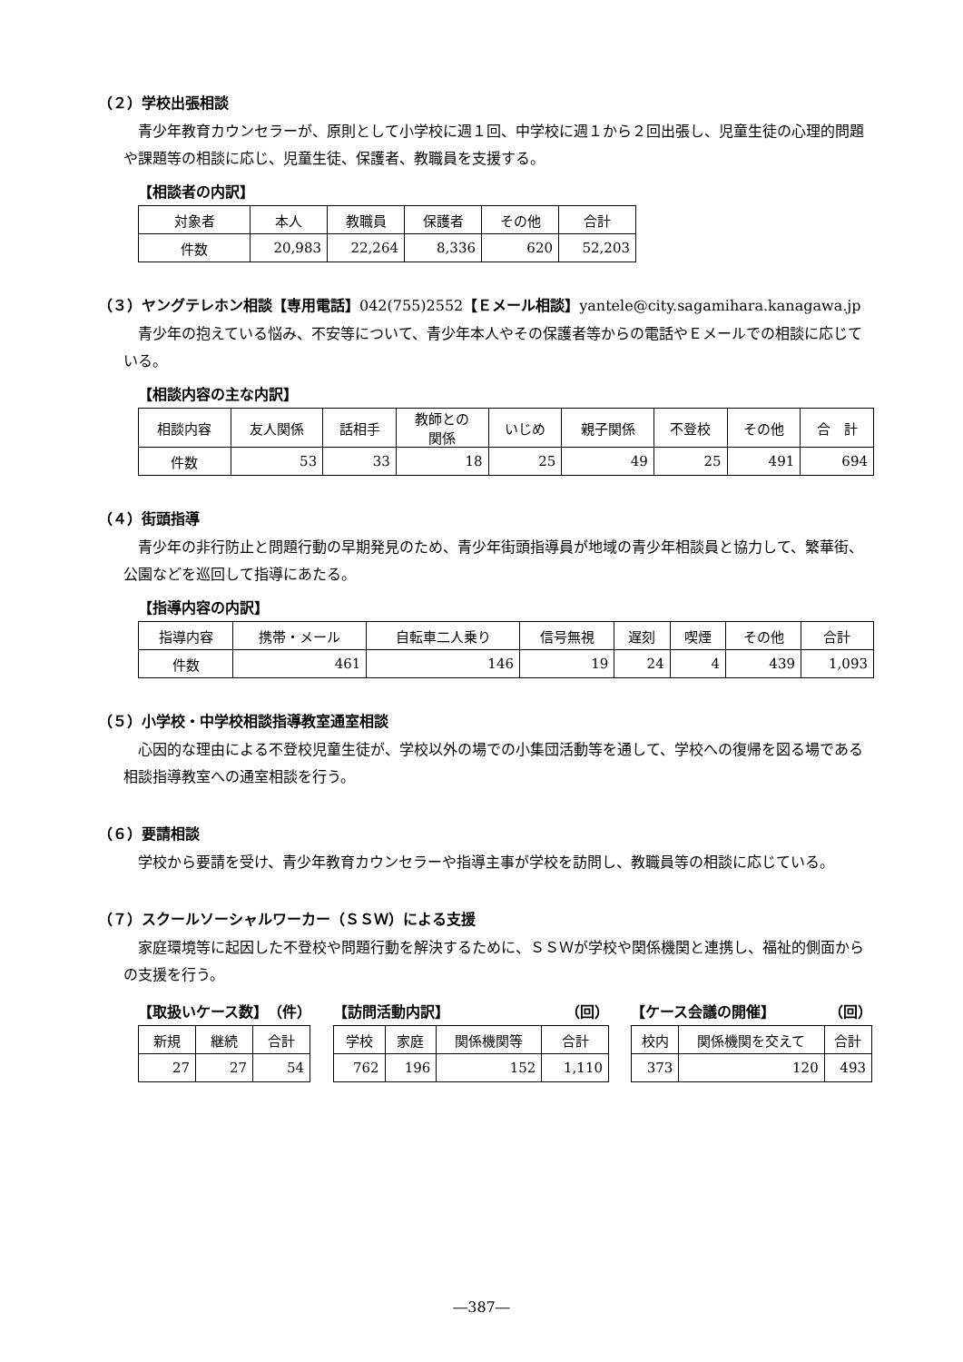（２）学校出張相談
青少年教育カウンセラーが、原則として小学校に週１回、中学校に週１から２回出張し、児童生徒の心理的問題や課題等の相談に応じ、児童生徒、保護者、教職員を支援する。
【相談者の内訳】
| 対象者 | 本人 | 教職員 | 保護者 | その他 | 合計 |
| --- | --- | --- | --- | --- | --- |
| 件数 | 20,983 | 22,264 | 8,336 | 620 | 52,203 |
（３）ヤングテレホン相談【専用電話】042(755)2552【Ｅメール相談】yantele@city.sagamihara.kanagawa.jp
青少年の抱えている悩み、不安等について、青少年本人やその保護者等からの電話やＥメールでの相談に応じている。
【相談内容の主な内訳】
| 相談内容 | 友人関係 | 話相手 | 教師との 関係 | いじめ | 親子関係 | 不登校 | その他 | 合 計 |
| --- | --- | --- | --- | --- | --- | --- | --- | --- |
| 件数 | 53 | 33 | 18 | 25 | 49 | 25 | 491 | 694 |
（４）街頭指導
青少年の非行防止と問題行動の早期発見のため、青少年街頭指導員が地域の青少年相談員と協力して、繁華街、公園などを巡回して指導にあたる。
【指導内容の内訳】
| 指導内容 | 携帯・メール | 自転車二人乗り | 信号無視 | 遅刻 | 喫煙 | その他 | 合計 |
| --- | --- | --- | --- | --- | --- | --- | --- |
| 件数 | 461 | 146 | 19 | 24 | 4 | 439 | 1,093 |
（５）小学校・中学校相談指導教室通室相談
心因的な理由による不登校児童生徒が、学校以外の場での小集団活動等を通して、学校への復帰を図る場である相談指導教室への通室相談を行う。
（６）要請相談
学校から要請を受け、青少年教育カウンセラーや指導主事が学校を訪問し、教職員等の相談に応じている。
（７）スクールソーシャルワーカー（ＳＳＷ）による支援
家庭環境等に起因した不登校や問題行動を解決するために、ＳＳＷが学校や関係機関と連携し、福祉的側面からの支援を行う。
【取扱いケース数】 （件）
| 新規 | 継続 | 合計 |
| --- | --- | --- |
| 27 | 27 | 54 |
【訪問活動内訳】 （回）
| 学校 | 家庭 | 関係機関等 | 合計 |
| --- | --- | --- | --- |
| 762 | 196 | 152 | 1,110 |
【ケース会議の開催】 （回）
| 校内 | 関係機関を交えて | 合計 |
| --- | --- | --- |
| 373 | 120 | 493 |
―387―